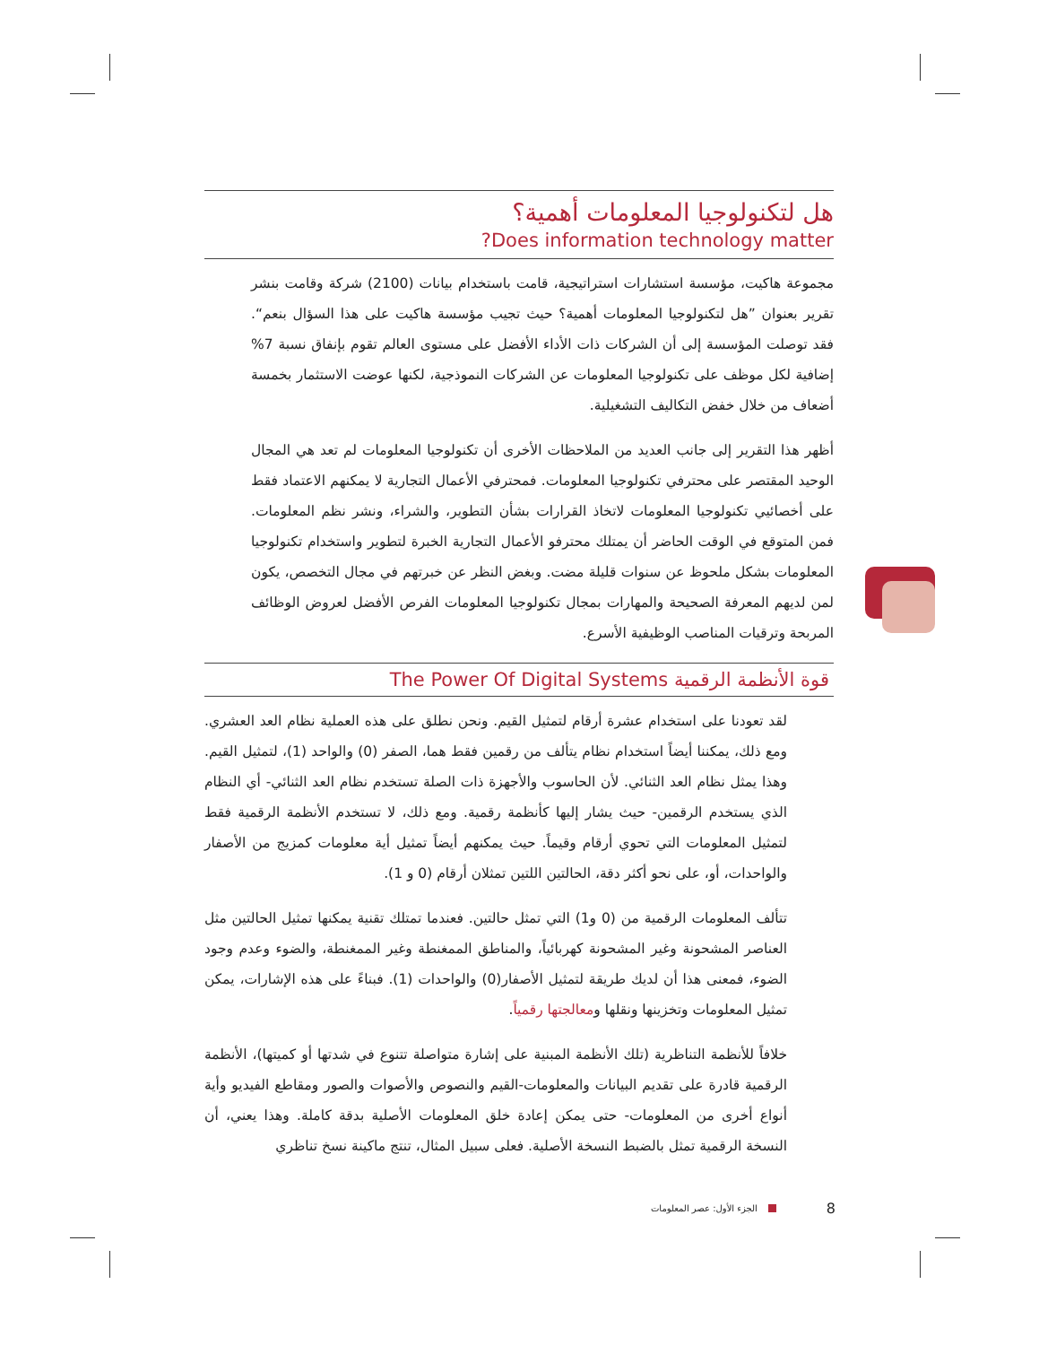هل لتكنولوجيا المعلومات أهمية؟
Does information technology matter?
مجموعة هاكيت، مؤسسة استشارات استراتيجية، قامت باستخدام بيانات (2100) شركة وقامت بنشر تقرير بعنوان ”هل لتكنولوجيا المعلومات أهمية؟ حيث تجيب مؤسسة هاكيت على هذا السؤال بنعم“. فقد توصلت المؤسسة إلى أن الشركات ذات الأداء الأفضل على مستوى العالم تقوم بإنفاق نسبة 7% إضافية لكل موظف على تكنولوجيا المعلومات عن الشركات النموذجية، لكنها عوضت الاستثمار بخمسة أضعاف من خلال خفض التكاليف التشغيلية.
أظهر هذا التقرير إلى جانب العديد من الملاحظات الأخرى أن تكنولوجيا المعلومات لم تعد هي المجال الوحيد المقتصر على محترفي تكنولوجيا المعلومات. فمحترفي الأعمال التجارية لا يمكنهم الاعتماد فقط على أخصائيي تكنولوجيا المعلومات لاتخاذ القرارات بشأن التطوير، والشراء، ونشر نظم المعلومات. فمن المتوقع في الوقت الحاضر أن يمتلك محترفو الأعمال التجارية الخبرة لتطوير واستخدام تكنولوجيا المعلومات بشكل ملحوظ عن سنوات قليلة مضت. وبغض النظر عن خبرتهم في مجال التخصص، يكون لمن لديهم المعرفة الصحيحة والمهارات بمجال تكنولوجيا المعلومات الفرص الأفضل لعروض الوظائف المربحة وترقيات المناصب الوظيفية الأسرع.
قوة الأنظمة الرقمية The Power Of Digital Systems
لقد تعودنا على استخدام عشرة أرقام لتمثيل القيم. ونحن نطلق على هذه العملية نظام العد العشري. ومع ذلك، يمكننا أيضاً استخدام نظام يتألف من رقمين فقط هما، الصفر (0) والواحد (1)، لتمثيل القيم. وهذا يمثل نظام العد الثنائي. لأن الحاسوب والأجهزة ذات الصلة تستخدم نظام العد الثنائي- أي النظام الذي يستخدم الرقمين- حيث يشار إليها كأنظمة رقمية. ومع ذلك، لا تستخدم الأنظمة الرقمية فقط لتمثيل المعلومات التي تحوي أرقام وقيماً. حيث يمكنهم أيضاً تمثيل أية معلومات كمزيج من الأصفار والواحدات، أو، على نحو أكثر دقة، الحالتين اللتين تمثلان أرقام (0 و 1).
تتألف المعلومات الرقمية من (0 و1) التي تمثل حالتين. فعندما تمتلك تقنية يمكنها تمثيل الحالتين مثل العناصر المشحونة وغير المشحونة كهربائياً، والمناطق الممغنطة وغير الممغنطة، والضوء وعدم وجود الضوء، فمعنى هذا أن لديك طريقة لتمثيل الأصفار(0) والواحدات (1). فبناءً على هذه الإشارات، يمكن تمثيل المعلومات وتخزينها ونقلها ومعالجتها رقمياً.
خلافاً للأنظمة التناظرية (تلك الأنظمة المبنية على إشارة متواصلة تتنوع في شدتها أو كميتها)، الأنظمة الرقمية قادرة على تقديم البيانات والمعلومات-القيم والنصوص والأصوات والصور ومقاطع الفيديو وأية أنواع أخرى من المعلومات- حتى يمكن إعادة خلق المعلومات الأصلية بدقة كاملة. وهذا يعني، أن النسخة الرقمية تمثل بالضبط النسخة الأصلية. فعلى سبيل المثال، تنتج ماكينة نسخ تناظري
8 الجزء الأول: عصر المعلومات